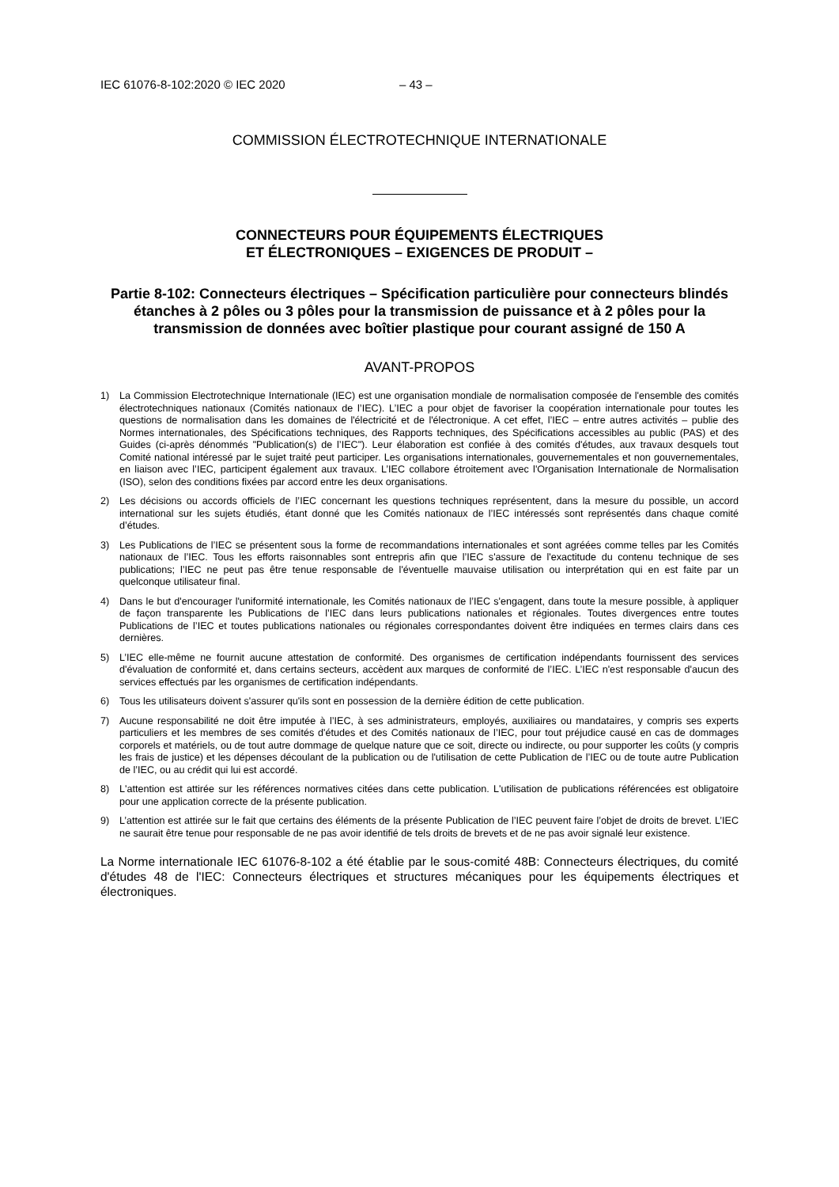IEC 61076-8-102:2020 © IEC 2020 – 43 –
COMMISSION ÉLECTROTECHNIQUE INTERNATIONALE
CONNECTEURS POUR ÉQUIPEMENTS ÉLECTRIQUES
ET ÉLECTRONIQUES – EXIGENCES DE PRODUIT –
Partie 8-102: Connecteurs électriques – Spécification particulière pour connecteurs blindés étanches à 2 pôles ou 3 pôles pour la transmission de puissance et à 2 pôles pour la transmission de données avec boîtier plastique pour courant assigné de 150 A
AVANT-PROPOS
1) La Commission Electrotechnique Internationale (IEC) est une organisation mondiale de normalisation composée de l'ensemble des comités électrotechniques nationaux (Comités nationaux de l’IEC). L’IEC a pour objet de favoriser la coopération internationale pour toutes les questions de normalisation dans les domaines de l'électricité et de l'électronique. A cet effet, l’IEC – entre autres activités – publie des Normes internationales, des Spécifications techniques, des Rapports techniques, des Spécifications accessibles au public (PAS) et des Guides (ci-après dénommés "Publication(s) de l’IEC"). Leur élaboration est confiée à des comités d'études, aux travaux desquels tout Comité national intéressé par le sujet traité peut participer. Les organisations internationales, gouvernementales et non gouvernementales, en liaison avec l’IEC, participent également aux travaux. L’IEC collabore étroitement avec l'Organisation Internationale de Normalisation (ISO), selon des conditions fixées par accord entre les deux organisations.
2) Les décisions ou accords officiels de l’IEC concernant les questions techniques représentent, dans la mesure du possible, un accord international sur les sujets étudiés, étant donné que les Comités nationaux de l’IEC intéressés sont représentés dans chaque comité d’études.
3) Les Publications de l’IEC se présentent sous la forme de recommandations internationales et sont agréées comme telles par les Comités nationaux de l’IEC. Tous les efforts raisonnables sont entrepris afin que l’IEC s'assure de l'exactitude du contenu technique de ses publications; l’IEC ne peut pas être tenue responsable de l'éventuelle mauvaise utilisation ou interprétation qui en est faite par un quelconque utilisateur final.
4) Dans le but d'encourager l'uniformité internationale, les Comités nationaux de l’IEC s'engagent, dans toute la mesure possible, à appliquer de façon transparente les Publications de l’IEC dans leurs publications nationales et régionales. Toutes divergences entre toutes Publications de l’IEC et toutes publications nationales ou régionales correspondantes doivent être indiquées en termes clairs dans ces dernières.
5) L’IEC elle-même ne fournit aucune attestation de conformité. Des organismes de certification indépendants fournissent des services d'évaluation de conformité et, dans certains secteurs, accèdent aux marques de conformité de l’IEC. L’IEC n'est responsable d'aucun des services effectués par les organismes de certification indépendants.
6) Tous les utilisateurs doivent s'assurer qu'ils sont en possession de la dernière édition de cette publication.
7) Aucune responsabilité ne doit être imputée à l’IEC, à ses administrateurs, employés, auxiliaires ou mandataires, y compris ses experts particuliers et les membres de ses comités d'études et des Comités nationaux de l’IEC, pour tout préjudice causé en cas de dommages corporels et matériels, ou de tout autre dommage de quelque nature que ce soit, directe ou indirecte, ou pour supporter les coûts (y compris les frais de justice) et les dépenses découlant de la publication ou de l'utilisation de cette Publication de l’IEC ou de toute autre Publication de l’IEC, ou au crédit qui lui est accordé.
8) L'attention est attirée sur les références normatives citées dans cette publication. L'utilisation de publications référencées est obligatoire pour une application correcte de la présente publication.
9) L’attention est attirée sur le fait que certains des éléments de la présente Publication de l’IEC peuvent faire l’objet de droits de brevet. L’IEC ne saurait être tenue pour responsable de ne pas avoir identifié de tels droits de brevets et de ne pas avoir signalé leur existence.
La Norme internationale IEC 61076-8-102 a été établie par le sous-comité 48B: Connecteurs électriques, du comité d'études 48 de l'IEC: Connecteurs électriques et structures mécaniques pour les équipements électriques et électroniques.